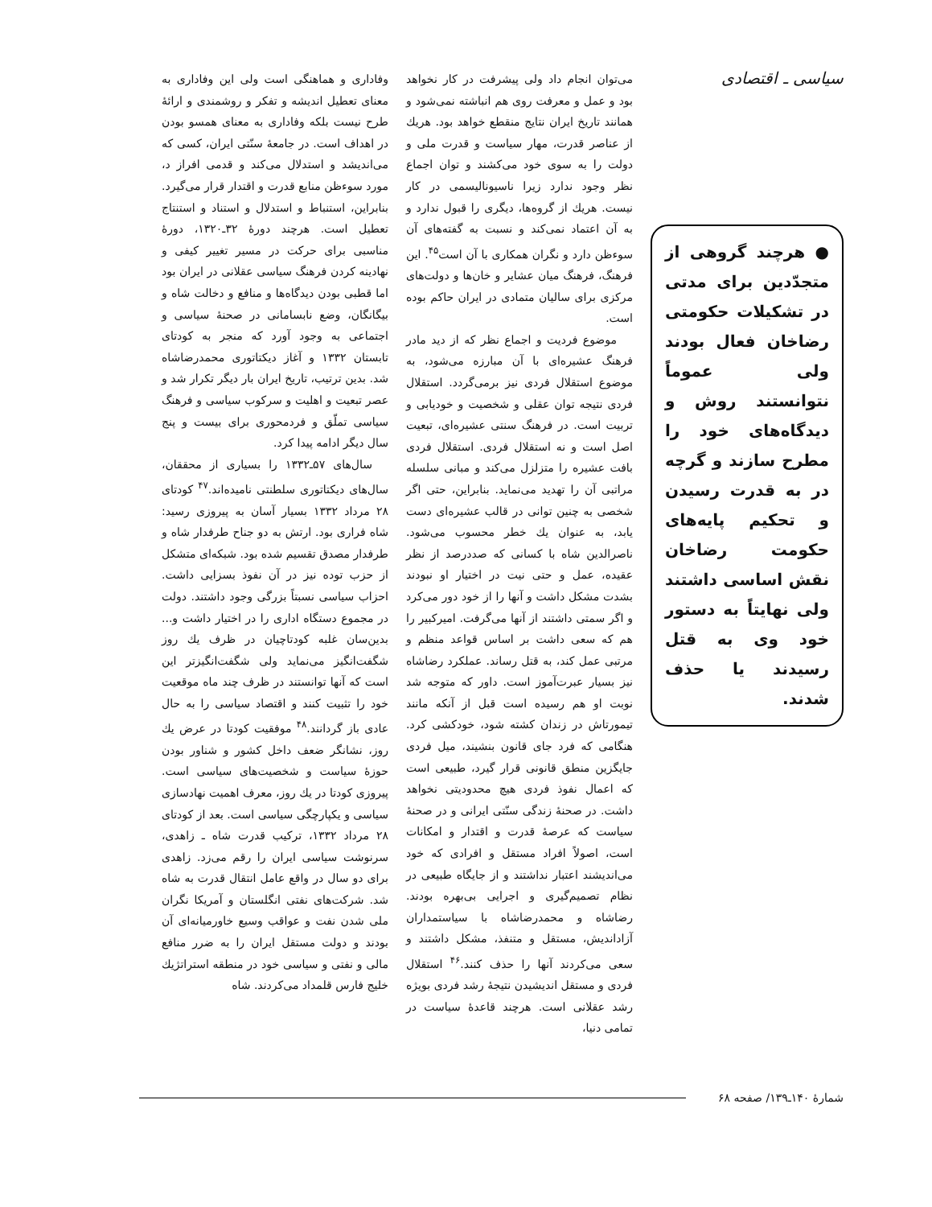سیاسی ـ اقتصادی
● هرچند گروهی از متجدّدین برای مدتی در تشکیلات حکومتی رضاخان فعال بودند ولی عموماً نتوانستند روش و دیدگاه‌های خود را مطرح سازند و گرچه در به قدرت رسیدن و تحکیم پایه‌های حکومت رضاخان نقش اساسی داشتند ولی نهایتاً به دستور خود وی به قتل رسیدند یا حذف شدند.
می‌توان انجام داد ولی پیشرفت در کار نخواهد بود و عمل و معرفت روی هم انباشته نمی‌شود و همانند تاریخ ایران نتایج منقطع خواهد بود. هریك از عناصر قدرت، مهار سیاست و قدرت ملی و دولت را به سوی خود می‌کشند و توان اجماع نظر وجود ندارد زیرا ناسیونالیسمی در کار نیست. هریك از گروه‌ها، دیگری را قبول ندارد و به آن اعتماد نمی‌کند و نسبت به گفته‌های آن سوءظن دارد و نگران همکاری با آن است<sup>۴۵</sup>. این فرهنگ، فرهنگ میان عشایر و خان‌ها و دولت‌های مرکزی برای سالیان متمادی در ایران حاکم بوده است.
موضوع فردیت و اجماع نظر که از دید مادر فرهنگ عشیره‌ای با آن مبارزه می‌شود، به موضوع استقلال فردی نیز برمی‌گردد. استقلال فردی نتیجه توان عقلی و شخصیت و خودیابی و تربیت است. در فرهنگ سنتی عشیره‌ای، تبعیت اصل است و نه استقلال فردی. استقلال فردی بافت عشیره را متزلزل می‌کند و مبانی سلسله مراتبی آن را تهدید می‌نماید. بنابراین، حتی اگر شخصی به چنین توانی در قالب عشیره‌ای دست یابد، به عنوان یك خطر محسوب می‌شود. ناصرالدین شاه با کسانی که صددرصد از نظر عقیده، عمل و حتی نیت در اختیار او نبودند بشدت مشکل داشت و آنها را از خود دور می‌کرد و اگر سمتی داشتند از آنها می‌گرفت. امیرکبیر را هم که سعی داشت بر اساس قواعد منظم و مرتبی عمل کند، به قتل رساند. عملکرد رضاشاه نیز بسیار عبرت‌آموز است. داور که متوجه شد نوبت او هم رسیده است قبل از آنکه مانند تیمورتاش در زندان کشته شود، خودکشی کرد. هنگامی که فرد جای قانون بنشیند، میل فردی جایگزین منطق قانونی قرار گیرد، طبیعی است که اعمال نفوذ فردی هیچ محدودیتی نخواهد داشت. در صحنهٔ زندگی سنّتی ایرانی و در صحنهٔ سیاست که عرصهٔ قدرت و اقتدار و امکانات است، اصولاً افراد مستقل و افرادی که خود می‌اندیشند اعتبار نداشتند و از جایگاه طبیعی در نظام تصمیم‌گیری و اجرایی بی‌بهره بودند. رضاشاه و محمدرضاشاه با سیاستمداران آزاداندیش، مستقل و متنفذ، مشکل داشتند و سعی می‌کردند آنها را حذف کنند.<sup>۴۶</sup> استقلال فردی و مستقل اندیشیدن نتیجهٔ رشد فردی بویژه رشد عقلانی است. هرچند قاعدهٔ سیاست در تمامی دنیا،
وفاداری و هماهنگی است ولی این وفاداری به معنای تعطیل اندیشه و تفکر و روشمندی و ارائهٔ طرح نیست بلکه وفاداری به معنای همسو بودن در اهداف است. در جامعهٔ سنّتی ایران، کسی که می‌اندیشد و استدلال می‌کند و قدمی افراز د، مورد سوءظن منابع قدرت و اقتدار قرار می‌گیرد. بنابراین، استنباط و استدلال و استناد و استنتاج تعطیل است. هرچند دورهٔ ۳۲ـ۱۳۲۰، دورهٔ مناسبی برای حرکت در مسیر تغییر کیفی و نهادینه کردن فرهنگ سیاسی عقلانی در ایران بود اما قطبی بودن دیدگاه‌ها و منافع و دخالت شاه و بیگانگان، وضع نابسامانی در صحنهٔ سیاسی و اجتماعی به وجود آورد که منجر به کودتای تابستان ۱۳۳۲ و آغاز دیکتاتوری محمدرضاشاه شد. بدین ترتیب، تاریخ ایران بار دیگر تکرار شد و عصر تبعیت و اهلیت و سرکوب سیاسی و فرهنگ سیاسی تملّق و فردمحوری برای بیست و پنج سال دیگر ادامه پیدا کرد.
سال‌های ۵۷ـ۱۳۳۲ را بسیاری از محققان، سال‌های دیکتاتوری سلطنتی نامیده‌اند.<sup>۴۷</sup> کودتای ۲۸ مرداد ۱۳۳۲ بسیار آسان به پیروزی رسید: شاه فراری بود. ارتش به دو جناح طرفدار شاه و طرفدار مصدق تقسیم شده بود. شبکه‌ای متشکل از حزب توده نیز در آن نفوذ بسزایی داشت. احزاب سیاسی نسبتاً بزرگی وجود داشتند. دولت در مجموع دستگاه اداری را در اختیار داشت و... بدین‌سان غلبه کودتاچیان در ظرف یك روز شگفت‌انگیز می‌نماید ولی شگفت‌انگیزتر این است که آنها توانستند در ظرف چند ماه موقعیت خود را تثبیت کنند و اقتصاد سیاسی را به حال عادی باز گردانند.<sup>۴۸</sup> موفقیت کودتا در عرض یك روز، نشانگر ضعف داخل کشور و شناور بودن حوزهٔ سیاست و شخصیت‌های سیاسی است. پیروزی کودتا در یك روز، معرف اهمیت نهادسازی سیاسی و یکپارچگی سیاسی است. بعد از کودتای ۲۸ مرداد ۱۳۳۲، ترکیب قدرت شاه ـ زاهدی، سرنوشت سیاسی ایران را رقم می‌زد. زاهدی برای دو سال در واقع عامل انتقال قدرت به شاه شد. شرکت‌های نفتی انگلستان و آمریکا نگران ملی شدن نفت و عواقب وسیع خاورمیانه‌ای آن بودند و دولت مستقل ایران را به ضرر منافع مالی و نفتی و سیاسی خود در منطقه استراتژیك خلیج فارس قلمداد می‌کردند. شاه
شمارهٔ ۱۴۰ـ۱۳۹/ صفحه ۶۸